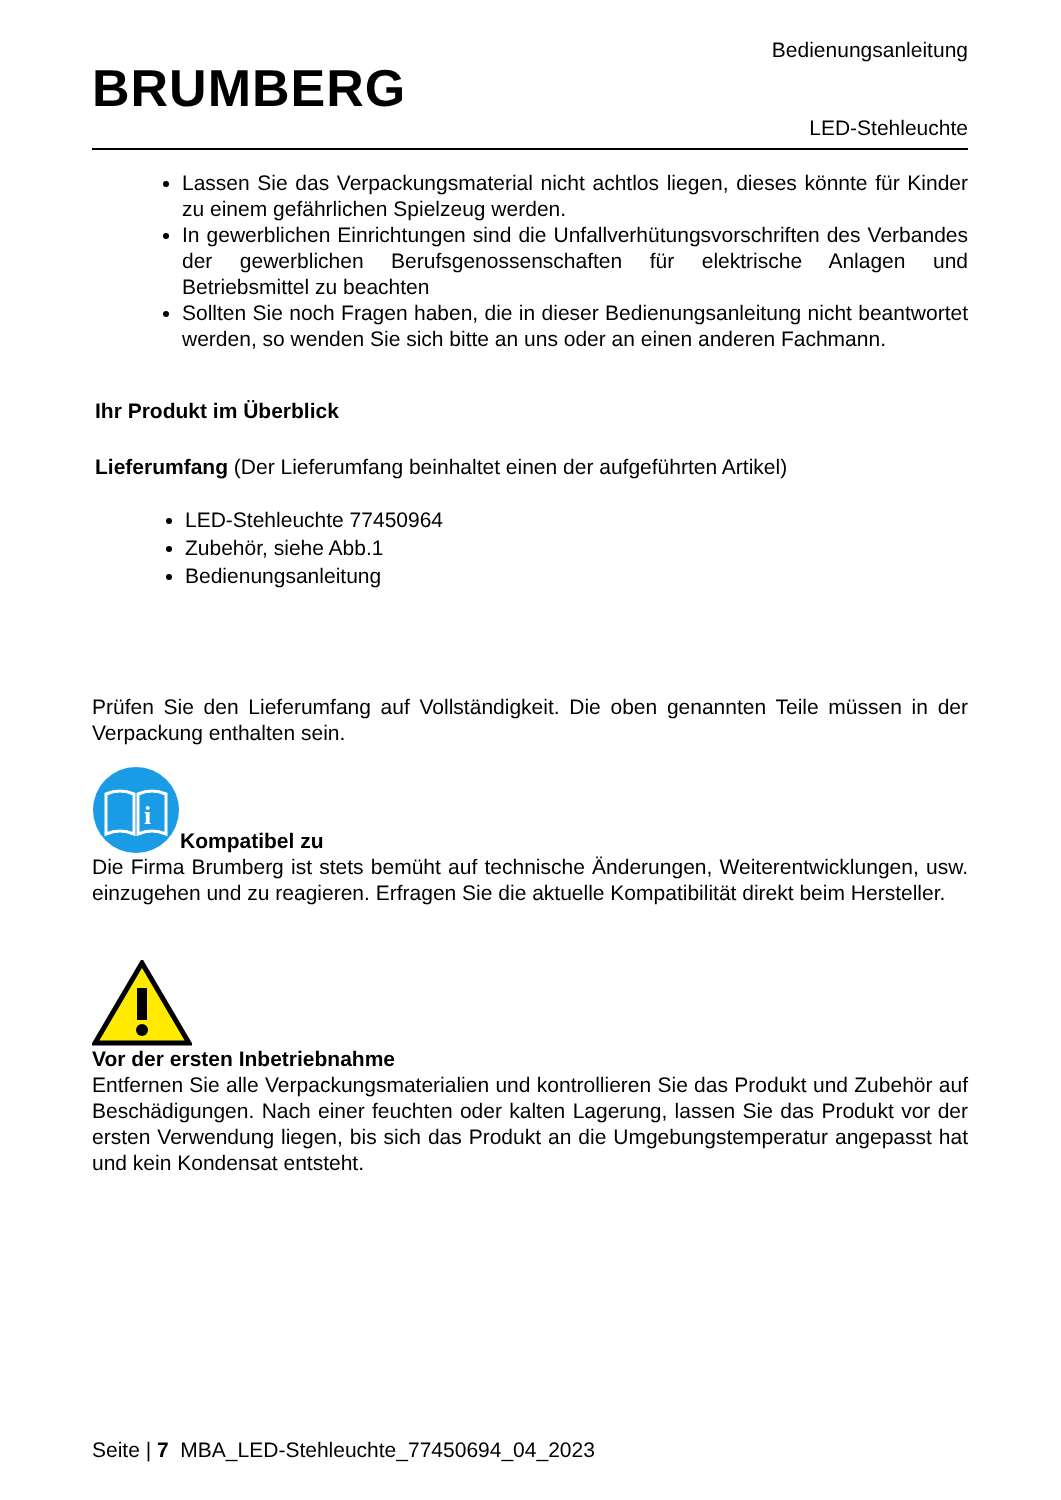BRUMBERG
Bedienungsanleitung
LED-Stehleuchte
Lassen Sie das Verpackungsmaterial nicht achtlos liegen, dieses könnte für Kinder zu einem gefährlichen Spielzeug werden.
In gewerblichen Einrichtungen sind die Unfallverhütungsvorschriften des Verbandes der gewerblichen Berufsgenossenschaften für elektrische Anlagen und Betriebsmittel zu beachten
Sollten Sie noch Fragen haben, die in dieser Bedienungsanleitung nicht beantwortet werden, so wenden Sie sich bitte an uns oder an einen anderen Fachmann.
Ihr Produkt im Überblick
Lieferumfang (Der Lieferumfang beinhaltet einen der aufgeführten Artikel)
LED-Stehleuchte 77450964
Zubehör, siehe Abb.1
Bedienungsanleitung
Prüfen Sie den Lieferumfang auf Vollständigkeit. Die oben genannten Teile müssen in der Verpackung enthalten sein.
i
Kompatibel zu
Die Firma Brumberg ist stets bemüht auf technische Änderungen, Weiterentwicklungen, usw. einzugehen und zu reagieren. Erfragen Sie die aktuelle Kompatibilität direkt beim Hersteller.
Vor der ersten Inbetriebnahme
Entfernen Sie alle Verpackungsmaterialien und kontrollieren Sie das Produkt und Zubehör auf Beschädigungen. Nach einer feuchten oder kalten Lagerung, lassen Sie das Produkt vor der ersten Verwendung liegen, bis sich das Produkt an die Umgebungstemperatur angepasst hat und kein Kondensat entsteht.
Seite | 7 MBA_LED-Stehleuchte_77450694_04_2023